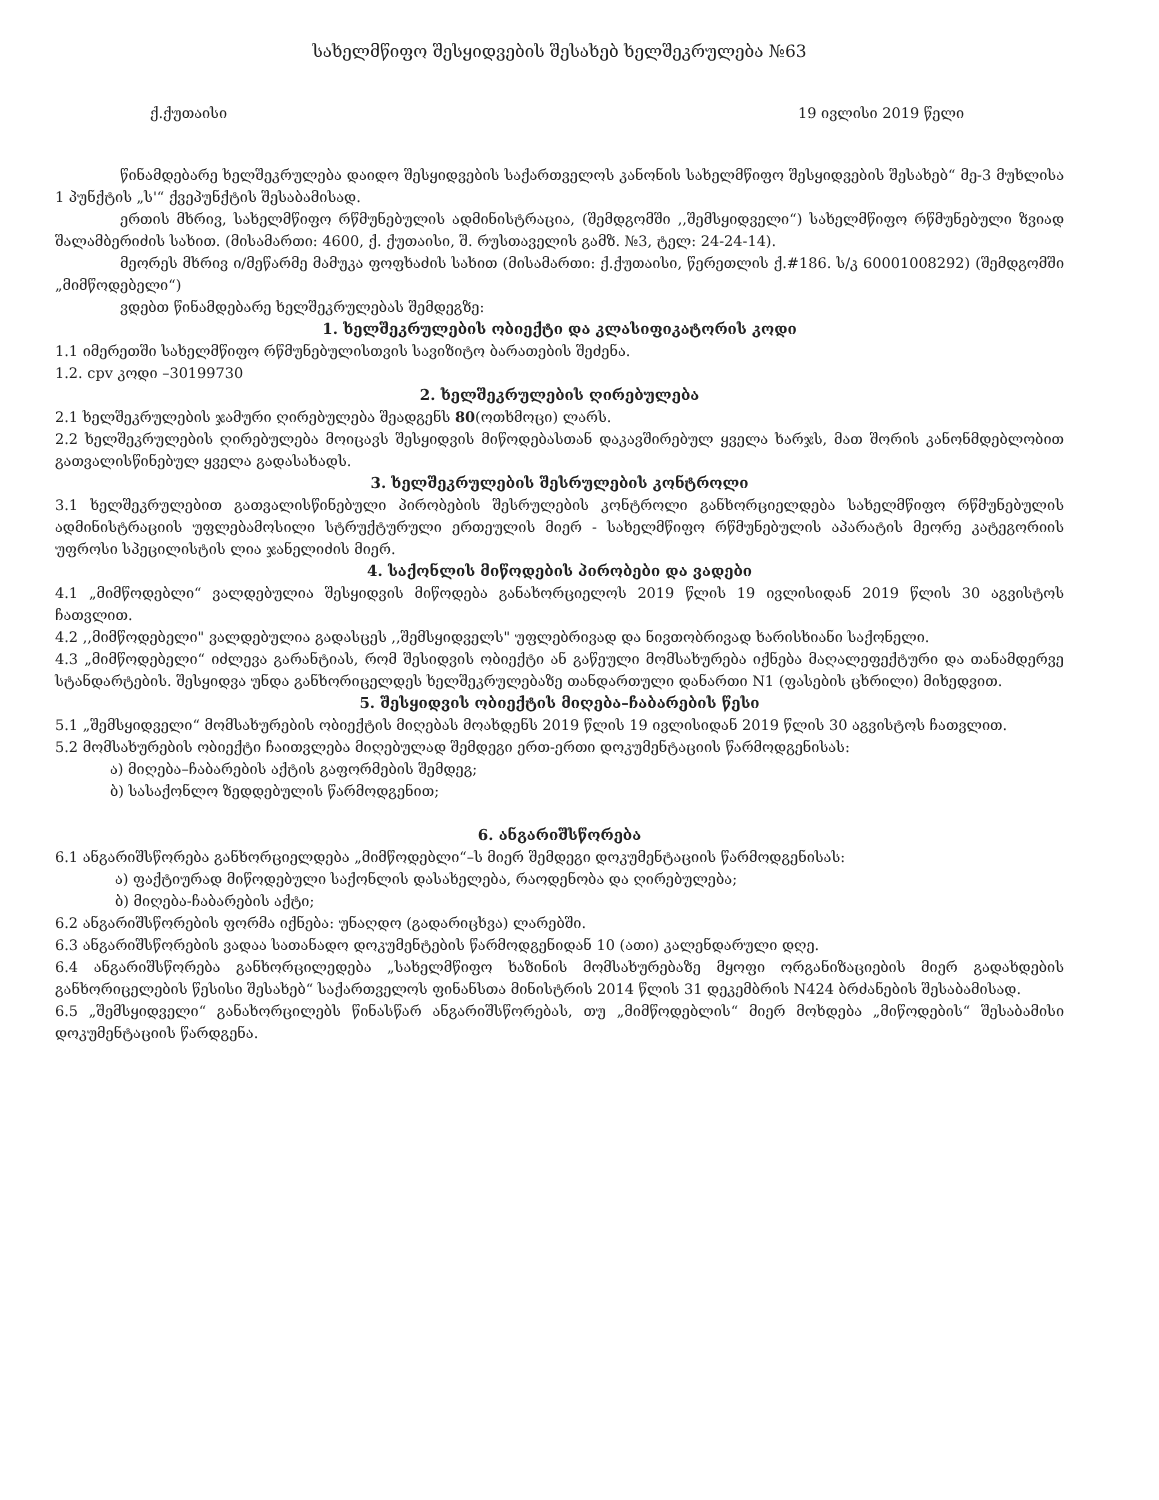სახელმწიფო შესყიდვების შესახებ ხელშეკრულება №63
ქ.ქუთაისი 19 ივლისი 2019 წელი
წინამდებარე ხელშეკრულება დაიდო შესყიდვების საქართველოს კანონის სახელმწიფო შესყიდვების შესახებ“ მე-3 მუხლისა 1 პუნქტის „ს'“ ქვეპუნქტის შესაბამისად.
ერთის მხრივ, სახელმწიფო რწმუნებულის ადმინისტრაცია, (შემდგომში ,,შემსყიდველი“) სახელმწიფო რწმუნებული ზვიად შალამბერიძის სახით. (მისამართი: 4600, ქ. ქუთაისი, შ. რუსთაველის გამზ. №3, ტელ: 24-24-14).
მეორეს მხრივ ი/მეწარმე მამუკა ფოფხაძის სახით (მისამართი: ქ.ქუთაისი, წერეთლის ქ.#186. ს/კ 60001008292) (შემდგომში „მიმწოდებელი“)
ვდებთ წინამდებარე ხელშეკრულებას შემდეგზე:
1. ხელშეკრულების ობიექტი და კლასიფიკატორის კოდი
1.1 იმერეთში სახელმწიფო რწმუნებულისთვის სავიზიტო ბარათების შეძენა.
1.2. cpv კოდი –30199730
2. ხელშეკრულების ღირებულება
2.1 ხელშეკრულების ჯამური ღირებულება შეადგენს 80(ოთხმოცი) ლარს.
2.2 ხელშეკრულების ღირებულება მოიცავს შესყიდვის მიწოდებასთან დაკავშირებულ ყველა ხარჯს, მათ შორის კანონმდებლობით გათვალისწინებულ ყველა გადასახადს.
3. ხელშეკრულების შესრულების კონტროლი
3.1 ხელშეკრულებით გათვალისწინებული პირობების შესრულების კონტროლი განხორციელდება სახელმწიფო რწმუნებულის ადმინისტრაციის უფლებამოსილი სტრუქტურული ერთეულის მიერ - სახელმწიფო რწმუნებულის აპარატის მეორე კატეგორიის უფროსი სპეცილისტის ლია ჯანელიძის მიერ.
4. საქონლის მიწოდების პირობები და ვადები
4.1 „მიმწოდებლი“ ვალდებულია შესყიდვის მიწოდება განახორციელოს 2019 წლის 19 ივლისიდან 2019 წლის 30 აგვისტოს ჩათვლით.
4.2 ,,მიმწოდებელი" ვალდებულია გადასცეს ,,შემსყიდველს" უფლებრივად და ნივთობრივად ხარისხიანი საქონელი.
4.3 „მიმწოდებელი“ იძლევა გარანტიას, რომ შესიდვის ობიექტი ან გაწეული მომსახურება იქნება მაღალეფექტური და თანამდერვე სტანდარტების. შესყიდვა უნდა განხორიცელდეს ხელშეკრულებაზე თანდართული დანართი N1 (ფასების ცხრილი) მიხედვით.
5. შესყიდვის ობიექტის მიღება–ჩაბარების წესი
5.1 „შემსყიდველი“ მომსახურების ობიექტის მიღებას მოახდენს 2019 წლის 19 ივლისიდან 2019 წლის 30 აგვისტოს ჩათვლით.
5.2 მომსახურების ობიექტი ჩაითვლება მიღებულად შემდეგი ერთ-ერთი დოკუმენტაციის წარმოდგენისას:
ა) მიღება–ჩაბარების აქტის გაფორმების შემდეგ;
ბ) სასაქონლო ზედდებულის წარმოდგენით;
6. ანგარიშსწორება
6.1 ანგარიშსწორება განხორციელდება „მიმწოდებლი“–ს მიერ შემდეგი დოკუმენტაციის წარმოდგენისას:
ა) ფაქტიურად მიწოდებული საქონლის დასახელება, რაოდენობა და ღირებულება;
ბ) მიღება-ჩაბარების აქტი;
6.2 ანგარიშსწორების ფორმა იქნება: უნაღდო (გადარიცხვა) ლარებში.
6.3 ანგარიშსწორების ვადაა სათანადო დოკუმენტების წარმოდგენიდან 10 (ათი) კალენდარული დღე.
6.4 ანგარიშსწორება განხორცილედება „სახელმწიფო ხაზინის მომსახურებაზე მყოფი ორგანიზაციების მიერ გადახდების განხორიცელების წესისი შესახებ“ საქართველოს ფინანსთა მინისტრის 2014 წლის 31 დეკემბრის N424 ბრძანების შესაბამისად.
6.5 „შემსყიდველი“ განახორცილებს წინასწარ ანგარიშსწორებას, თუ „მიმწოდებლის“ მიერ მოხდება „მიწოდების“ შესაბამისი დოკუმენტაციის წარდგენა.